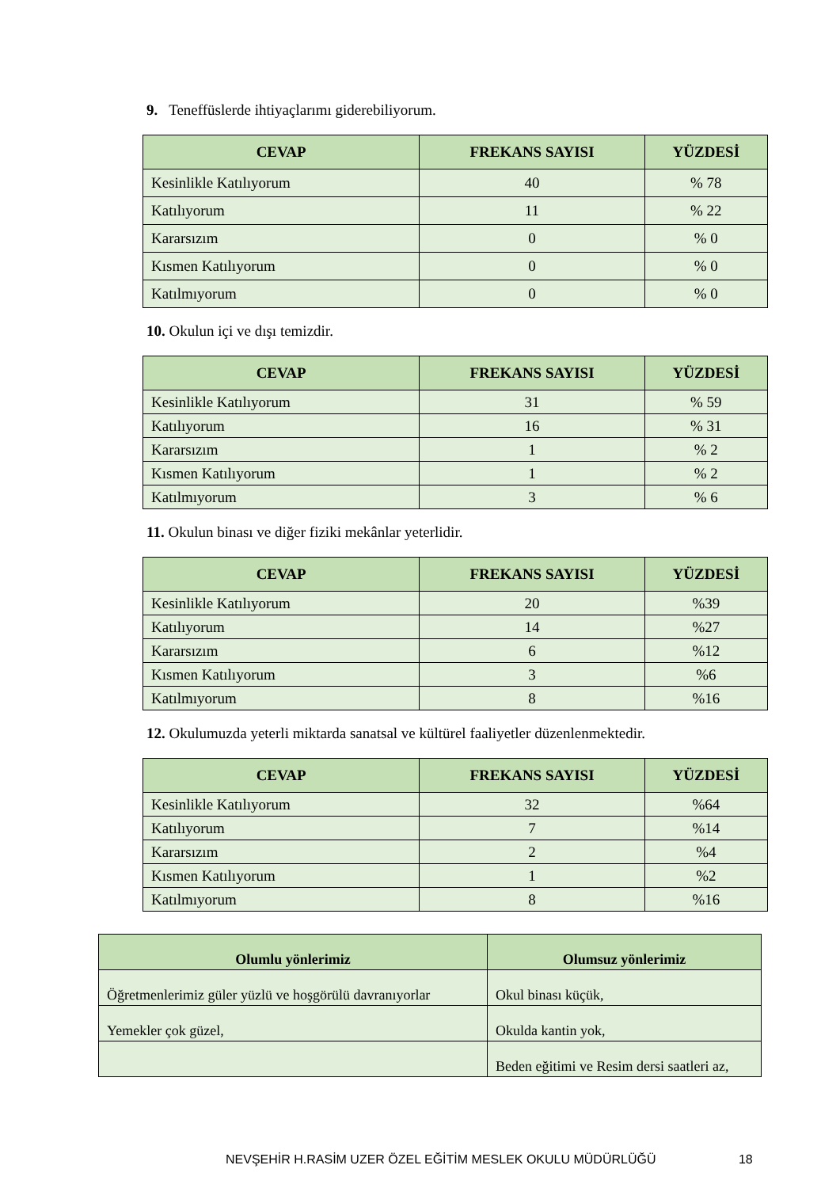9. Teneffüslerde ihtiyaçlarımı giderebiliyorum.
| CEVAP | FREKANS SAYISI | YÜZDESİ |
| --- | --- | --- |
| Kesinlikle Katılıyorum | 40 | % 78 |
| Katılıyorum | 11 | % 22 |
| Kararsızım | 0 | % 0 |
| Kısmen Katılıyorum | 0 | % 0 |
| Katılmıyorum | 0 | % 0 |
10. Okulun içi ve dışı temizdir.
| CEVAP | FREKANS SAYISI | YÜZDESİ |
| --- | --- | --- |
| Kesinlikle Katılıyorum | 31 | % 59 |
| Katılıyorum | 16 | % 31 |
| Kararsızım | 1 | % 2 |
| Kısmen Katılıyorum | 1 | % 2 |
| Katılmıyorum | 3 | % 6 |
11. Okulun binası ve diğer fiziki mekânlar yeterlidir.
| CEVAP | FREKANS SAYISI | YÜZDESİ |
| --- | --- | --- |
| Kesinlikle Katılıyorum | 20 | %39 |
| Katılıyorum | 14 | %27 |
| Kararsızım | 6 | %12 |
| Kısmen Katılıyorum | 3 | %6 |
| Katılmıyorum | 8 | %16 |
12. Okulumuzda yeterli miktarda sanatsal ve kültürel faaliyetler düzenlenmektedir.
| CEVAP | FREKANS SAYISI | YÜZDESİ |
| --- | --- | --- |
| Kesinlikle Katılıyorum | 32 | %64 |
| Katılıyorum | 7 | %14 |
| Kararsızım | 2 | %4 |
| Kısmen Katılıyorum | 1 | %2 |
| Katılmıyorum | 8 | %16 |
| Olumlu yönlerimiz | Olumsuz yönlerimiz |
| --- | --- |
| Öğretmenlerimiz güler yüzlü ve hoşgörülü davranıyorlar | Okul binası küçük, |
| Yemekler çok güzel, | Okulda kantin yok, |
| | Beden eğitimi ve Resim dersi saatleri az, |
NEVŞEHİR H.RASİM UZER ÖZEL EĞİTİM MESLEK OKULU MÜDÜRLÜĞÜ 18